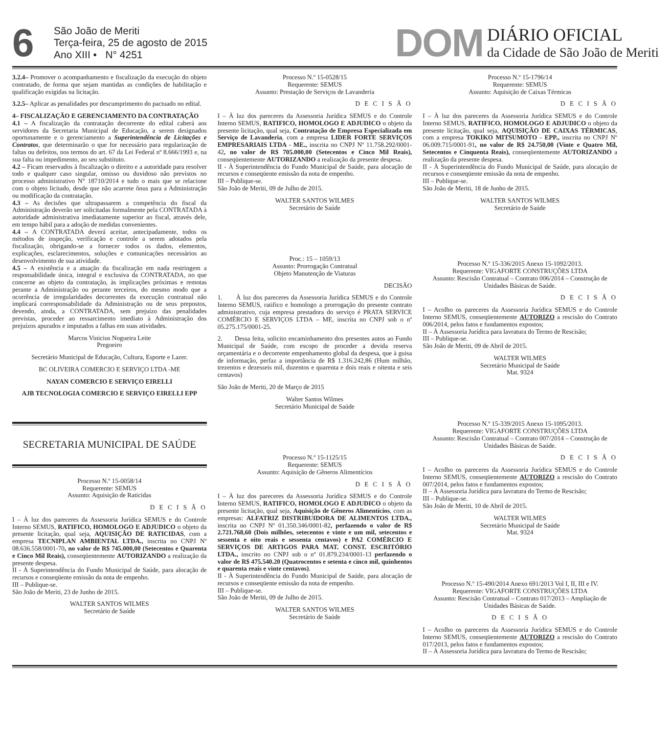6
São João de Meriti
Terça-feira, 25 de agosto de 2015
Ano XIII • N° 4251
DOM
DIÁRIO OFICIAL
da Cidade de São João de Meriti
3.2.4– Promover o acompanhamento e fiscalização da execução do objeto contratado, de forma que sejam mantidas as condições de habilitação e qualificação exigidas na licitação.
3.2.5– Aplicar as penalidades por descumprimento do pactuado no edital.
4– FISCALIZAÇÃO E GERENCIAMENTO DA CONTRATAÇÃO
4.1 – A fiscalização da contratação decorrente do edital caberá aos servidores da Secretaria Municipal de Educação, a serem designados oportunamente e o gerenciamento a Superintendência de Licitações e Contratos, que determinarão o que for necessário para regularização de faltas ou defeitos, nos termos do art. 67 da Lei Federal nº 8.666/1993 e, na sua falta ou impedimento, ao seu substituto.
4.2 – Ficam reservados à fiscalização o direito e a autoridade para resolver todo e qualquer caso singular, omisso ou duvidoso não previstos no processo administrativo N° 18710/2014 e tudo o mais que se relacione com o objeto licitado, desde que não acarrete ônus para a Administração ou modificação da contratação.
4.3 – As decisões que ultrapassarem a competência do fiscal da Administração deverão ser solicitadas formalmente pela CONTRATADA à autoridade administrativa imediatamente superior ao fiscal, através dele, em tempo hábil para a adoção de medidas convenientes.
4.4 – A CONTRATADA deverá aceitar, antecipadamente, todos os métodos de inspeção, verificação e controle a serem adotados pela fiscalização, obrigando-se a fornecer todos os dados, elementos, explicações, esclarecimentos, soluções e comunicações necessários ao desenvolvimento de sua atividade.
4.5 – A existência e a atuação da fiscalização em nada restringem a responsabilidade única, integral e exclusiva da CONTRATADA, no que concerne ao objeto da contratação, às implicações próximas e remotas perante a Administração ou perante terceiros, do mesmo modo que a ocorrência de irregularidades decorrentes da execução contratual não implicará corresponsabilidade da Administração ou de seus prepostos, devendo, ainda, a CONTRATADA, sem prejuízo das penalidades previstas, proceder ao ressarcimento imediato à Administração dos prejuízos apurados e imputados a falhas em suas atividades.
Marcos Vinicius Nogueira Leite
Pregoeiro
Secretário Municipal de Educação, Cultura, Esporte e Lazer.
BC OLIVEIRA COMERCIO E SERVIÇO LTDA -ME
NAYAN COMERCIO E SERVIÇO EIRELLI
AJB TECNOLOGIA COMERCIO E SERVIÇO EIRELLI EPP
SECRETARIA MUNICIPAL DE SAÚDE
Processo N.º 15-0058/14
Requerente: SEMUS
Assunto: Aquisição de Raticidas
D E C I S Ã O
I – À luz dos pareceres da Assessoria Jurídica SEMUS e do Controle Interno SEMUS, RATIFICO, HOMOLOGO E ADJUDICO o objeto da presente licitação, qual seja, AQUISIÇÃO DE RATICIDAS, com a empresa TECNIPLAN AMBIENTAL LTDA., inscrita no CNPJ Nº 08.636.558/0001-70, no valor de R$ 745.000,00 (Setecentos e Quarenta e Cinco Mil Reais), conseqüentemente AUTORIZANDO a realização da presente despesa.
II - À Superintendência do Fundo Municipal de Saúde, para alocação de recursos e conseqüente emissão da nota de empenho.
III – Publique-se.
São João de Meriti, 23 de Junho de 2015.
WALTER SANTOS WILMES
Secretário de Saúde
Processo N.º 15-0528/15
Requerente: SEMUS
Assunto: Prestação de Serviços de Lavanderia
D E C I S Ã O
I – À luz dos pareceres da Assessoria Jurídica SEMUS e do Controle Interno SEMUS, RATIFICO, HOMOLOGO E ADJUDICO o objeto da presente licitação, qual seja, Contratação de Empresa Especializada em Serviço de Lavanderia, com a empresa LIDER FORTE SERVIÇOS EMPRESARIAIS LTDA - ME., inscrita no CNPJ Nº 11.758.292/0001-42, no valor de R$ 705.000,00 (Setecentos e Cinco Mil Reais), conseqüentemente AUTORIZANDO a realização da presente despesa.
II - À Superintendência do Fundo Municipal de Saúde, para alocação de recursos e conseqüente emissão da nota de empenho.
III – Publique-se.
São João de Meriti, 09 de Julho de 2015.
WALTER SANTOS WILMES
Secretário de Saúde
Proc.: 15 – 1059/13
Assunto: Prorrogação Contratual
Objeto Manutenção de Viaturas
DECISÃO
1. À luz dos pareceres da Assessoria Jurídica SEMUS e do Controle Interno SEMUS, ratifico e homologo a prorrogação do presente contrato administrativo, cuja empresa prestadora do serviço é PRATA SERVICE COMÉRCIO E SERVIÇOS LTDA – ME, inscrita no CNPJ sob o nº 05.275.175/0001-25.
2. Dessa feita, solicito encaminhamento dos presentes autos ao Fundo Municipal de Saúde, com escopo de proceder a devida reserva orçamentária e o decorrente empenhamento global da despesa, que à guisa de informação, perfaz a importância de R$ 1.316.242,86 (Hum milhão, trezentos e dezesseis mil, duzentos e quarenta e dois reais e oitenta e seis centavos)
São João de Meriti, 20 de Março de 2015
Walter Santos Wilmes
Secretário Municipal de Saúde
Processo N.º 15-1125/15
Requerente: SEMUS
Assunto: Aquisição de Gêneros Alimentícios
D E C I S Ã O
I – À luz dos pareceres da Assessoria Jurídica SEMUS e do Controle Interno SEMUS, RATIFICO, HOMOLOGO E ADJUDICO o objeto da presente licitação, qual seja, Aquisição de Gêneros Alimentícios, com as empresas: ALFATRIZ DISTRIBUIDORA DE ALIMENTOS LTDA., inscrita no CNPJ Nº 01.350.346/0001-82, perfazendo o valor de R$ 2.721.768,60 (Dois milhões, setecentos e vinte e um mil, setecentos e sessenta e oito reais e sessenta centavos) e PA2 COMÉRCIO E SERVIÇOS DE ARTIGOS PARA MAT. CONST. ESCRITÓRIO LTDA., inscrito no CNPJ sob o nº 01.879.234/0001-13 perfazendo o valor de R$ 475.540.20 (Quatrocentos e setenta e cinco mil, quinhentos e quarenta reais e vinte centavos).
II - À Superintendência do Fundo Municipal de Saúde, para alocação de recursos e conseqüente emissão da nota de empenho.
III – Publique-se.
São João de Meriti, 09 de Julho de 2015.
WALTER SANTOS WILMES
Secretário de Saúde
Processo N.º 15-1796/14
Requerente: SEMUS
Assunto: Aquisição de Caixas Térmicas
D E C I S Ã O
I – À luz dos pareceres da Assessoria Jurídica SEMUS e do Controle Interno SEMUS, RATIFICO, HOMOLOGO E ADJUDICO o objeto da presente licitação, qual seja, AQUISIÇÃO DE CAIXAS TÉRMICAS, com a empresa TOKIKO MITSUMOTO - EPP., inscrita no CNPJ Nº 06.009.715/0001-91, no valor de R$ 24.750,00 (Vinte e Quatro Mil, Setecentos e Cinquenta Reais), conseqüentemente AUTORIZANDO a realização da presente despesa.
II - À Superintendência do Fundo Municipal de Saúde, para alocação de recursos e conseqüente emissão da nota de empenho.
III – Publique-se.
São João de Meriti, 18 de Junho de 2015.
WALTER SANTOS WILMES
Secretário de Saúde
Processo N.º 15-336/2015 Anexo 15-1092/2013.
Requerente: VIGAFORTE CONSTRUÇÕES LTDA
Assunto: Rescisão Contratual – Contrato 006/2014 – Construção de Unidades Básicas de Saúde.
D E C I S Ã O
I – Acolho os pareceres da Assessoria Jurídica SEMUS e do Controle Interno SEMUS, conseqüentemente AUTORIZO a rescisão do Contrato 006/2014, pelos fatos e fundamentos expostos;
II – À Assessoria Jurídica para lavratura do Termo de Rescisão;
III – Publique-se.
São João de Meriti, 09 de Abril de 2015.
WALTER WILMES
Secretário Municipal de Saúde
Mat. 9324
Processo N.º 15-339/2015 Anexo 15-1095/2013.
Requerente: VIGAFORTE CONSTRUÇÕES LTDA
Assunto: Rescisão Contratual – Contrato 007/2014 – Construção de Unidades Básicas de Saúde.
D E C I S Ã O
I – Acolho os pareceres da Assessoria Jurídica SEMUS e do Controle Interno SEMUS, conseqüentemente AUTORIZO a rescisão do Contrato 007/2014, pelos fatos e fundamentos expostos;
II – À Assessoria Jurídica para lavratura do Termo de Rescisão;
III – Publique-se.
São João de Meriti, 10 de Abril de 2015.
WALTER WILMES
Secretário Municipal de Saúde
Mat. 9324
Processo N.º 15-490/2014 Anexo 691/2013 Vol I, II, III e IV.
Requerente: VIGAFORTE CONSTRUÇÕES LTDA
Assunto: Rescisão Contratual – Contrato 017/2013 – Ampliação de Unidades Básicas de Saúde.
D E C I S Ã O
I – Acolho os pareceres da Assessoria Jurídica SEMUS e do Controle Interno SEMUS, conseqüentemente AUTORIZO a rescisão do Contrato 017/2013, pelos fatos e fundamentos expostos;
II – À Assessoria Jurídica para lavratura do Termo de Rescisão;